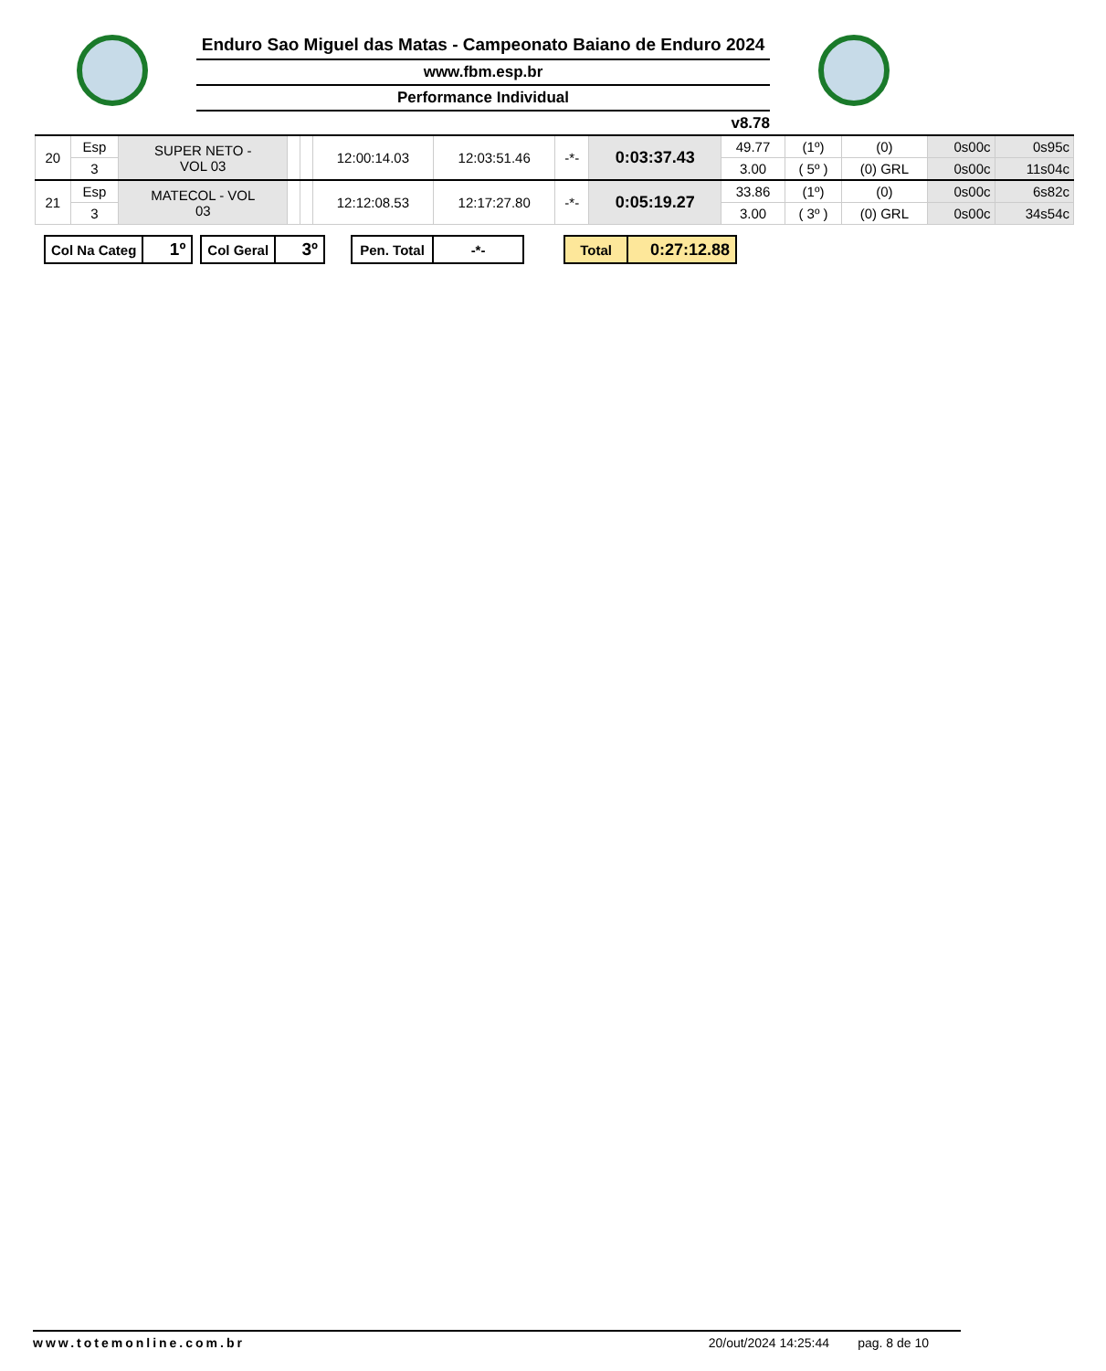Enduro Sao Miguel das Matas - Campeonato Baiano de Enduro 2024
www.fbm.esp.br
Performance Individual
v8.78
| 20 | Esp | SUPER NETO - VOL 03 | | | 12:00:14.03 | 12:03:51.46 | -*- | 0:03:37.43 | 49.77 | (1º) | (0) | 0s00c | 0s95c |
| | 3 | | | | | | | | 3.00 | ( 5º ) | (0) GRL | 0s00c | 11s04c |
| 21 | Esp | MATECOL - VOL 03 | | | 12:12:08.53 | 12:17:27.80 | -*- | 0:05:19.27 | 33.86 | (1º) | (0) | 0s00c | 6s82c |
| | 3 | | | | | | | | 3.00 | ( 3º ) | (0) GRL | 0s00c | 34s54c |
| Col Na Categ | 1º |
| Col Geral | 3º |
| Pen. Total | -*- |
| Total | 0:27:12.88 |
www.totemonline.com.br 20/out/2024 14:25:44 pag. 8 de 10